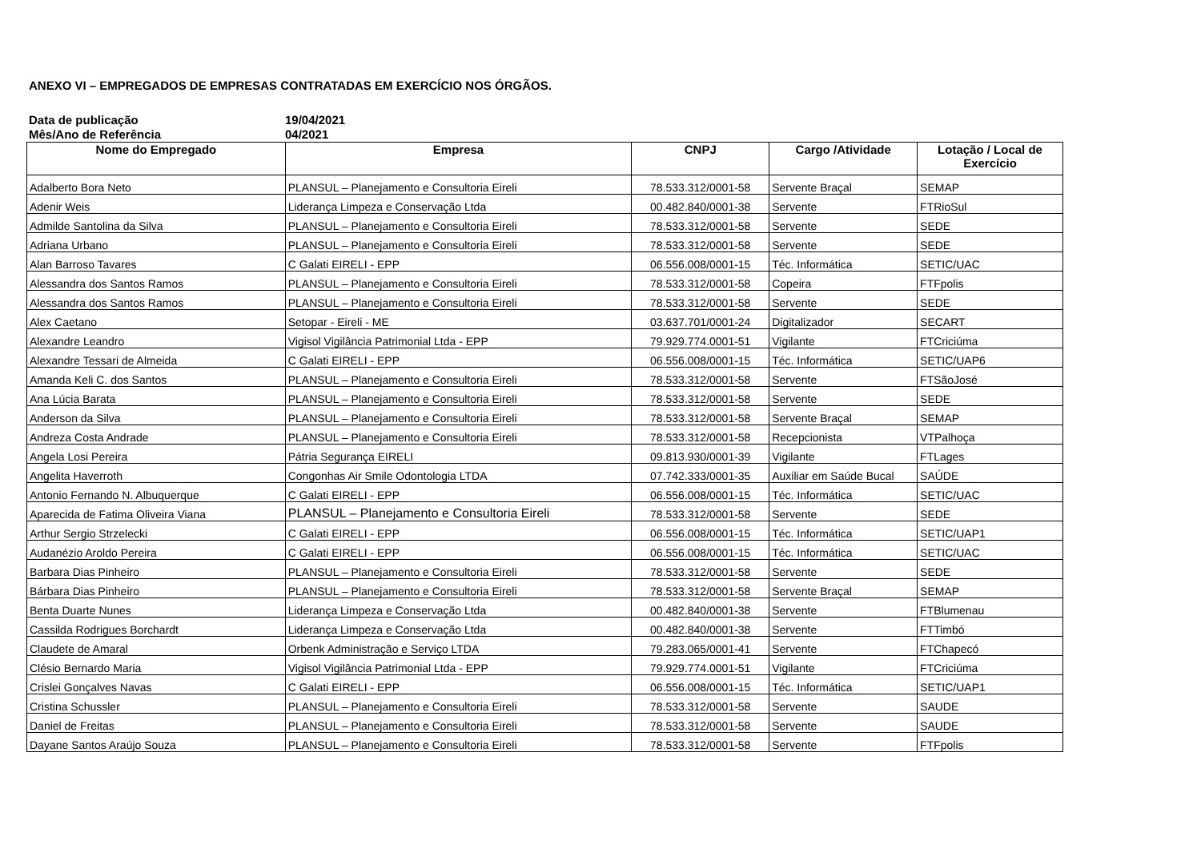ANEXO VI – EMPREGADOS DE EMPRESAS CONTRATADAS EM EXERCÍCIO NOS ÓRGÃOS.
Data de publicação 19/04/2021
Mês/Ano de Referência 04/2021
| Nome do Empregado | Empresa | CNPJ | Cargo /Atividade | Lotação / Local de Exercício |
| --- | --- | --- | --- | --- |
| Adalberto Bora Neto | PLANSUL – Planejamento e Consultoria Eireli | 78.533.312/0001-58 | Servente Braçal | SEMAP |
| Adenir Weis | Liderança Limpeza e Conservação Ltda | 00.482.840/0001-38 | Servente | FTRioSul |
| Admilde Santolina da Silva | PLANSUL – Planejamento e Consultoria Eireli | 78.533.312/0001-58 | Servente | SEDE |
| Adriana Urbano | PLANSUL – Planejamento e Consultoria Eireli | 78.533.312/0001-58 | Servente | SEDE |
| Alan Barroso Tavares | C Galati EIRELI - EPP | 06.556.008/0001-15 | Téc. Informática | SETIC/UAC |
| Alessandra dos Santos Ramos | PLANSUL – Planejamento e Consultoria Eireli | 78.533.312/0001-58 | Copeira | FTFpolis |
| Alessandra dos Santos Ramos | PLANSUL – Planejamento e Consultoria Eireli | 78.533.312/0001-58 | Servente | SEDE |
| Alex Caetano | Setopar - Eireli - ME | 03.637.701/0001-24 | Digitalizador | SECART |
| Alexandre Leandro | Vigisol Vigilância Patrimonial Ltda - EPP | 79.929.774.0001-51 | Vigilante | FTCriciúma |
| Alexandre Tessari de Almeida | C Galati EIRELI - EPP | 06.556.008/0001-15 | Téc. Informática | SETIC/UAP6 |
| Amanda Keli C. dos Santos | PLANSUL – Planejamento e Consultoria Eireli | 78.533.312/0001-58 | Servente | FTSãoJosé |
| Ana Lúcia Barata | PLANSUL – Planejamento e Consultoria Eireli | 78.533.312/0001-58 | Servente | SEDE |
| Anderson da Silva | PLANSUL – Planejamento e Consultoria Eireli | 78.533.312/0001-58 | Servente Braçal | SEMAP |
| Andreza Costa Andrade | PLANSUL – Planejamento e Consultoria Eireli | 78.533.312/0001-58 | Recepcionista | VTPalhoça |
| Angela Losi Pereira | Pátria Segurança EIRELI | 09.813.930/0001-39 | Vigilante | FTLages |
| Angelita Haverroth | Congonhas Air Smile Odontologia LTDA | 07.742.333/0001-35 | Auxiliar em Saúde Bucal | SAÚDE |
| Antonio Fernando N. Albuquerque | C Galati EIRELI - EPP | 06.556.008/0001-15 | Téc. Informática | SETIC/UAC |
| Aparecida de Fatima Oliveira Viana | PLANSUL – Planejamento e Consultoria Eireli | 78.533.312/0001-58 | Servente | SEDE |
| Arthur Sergio Strzelecki | C Galati EIRELI - EPP | 06.556.008/0001-15 | Téc. Informática | SETIC/UAP1 |
| Audanézio Aroldo Pereira | C Galati EIRELI - EPP | 06.556.008/0001-15 | Téc. Informática | SETIC/UAC |
| Barbara Dias Pinheiro | PLANSUL – Planejamento e Consultoria Eireli | 78.533.312/0001-58 | Servente | SEDE |
| Bárbara Dias Pinheiro | PLANSUL – Planejamento e Consultoria Eireli | 78.533.312/0001-58 | Servente Braçal | SEMAP |
| Benta Duarte Nunes | Liderança Limpeza e Conservação Ltda | 00.482.840/0001-38 | Servente | FTBlumenau |
| Cassilda Rodrigues Borchardt | Liderança Limpeza e Conservação Ltda | 00.482.840/0001-38 | Servente | FTTimbó |
| Claudete de Amaral | Orbenk Administração e Serviço LTDA | 79.283.065/0001-41 | Servente | FTChapecó |
| Clésio Bernardo Maria | Vigisol Vigilância Patrimonial Ltda - EPP | 79.929.774.0001-51 | Vigilante | FTCriciúma |
| Crislei Gonçalves Navas | C Galati EIRELI - EPP | 06.556.008/0001-15 | Téc. Informática | SETIC/UAP1 |
| Cristina Schussler | PLANSUL – Planejamento e Consultoria Eireli | 78.533.312/0001-58 | Servente | SAUDE |
| Daniel de Freitas | PLANSUL – Planejamento e Consultoria Eireli | 78.533.312/0001-58 | Servente | SAUDE |
| Dayane Santos Araújo Souza | PLANSUL – Planejamento e Consultoria Eireli | 78.533.312/0001-58 | Servente | FTFpolis |